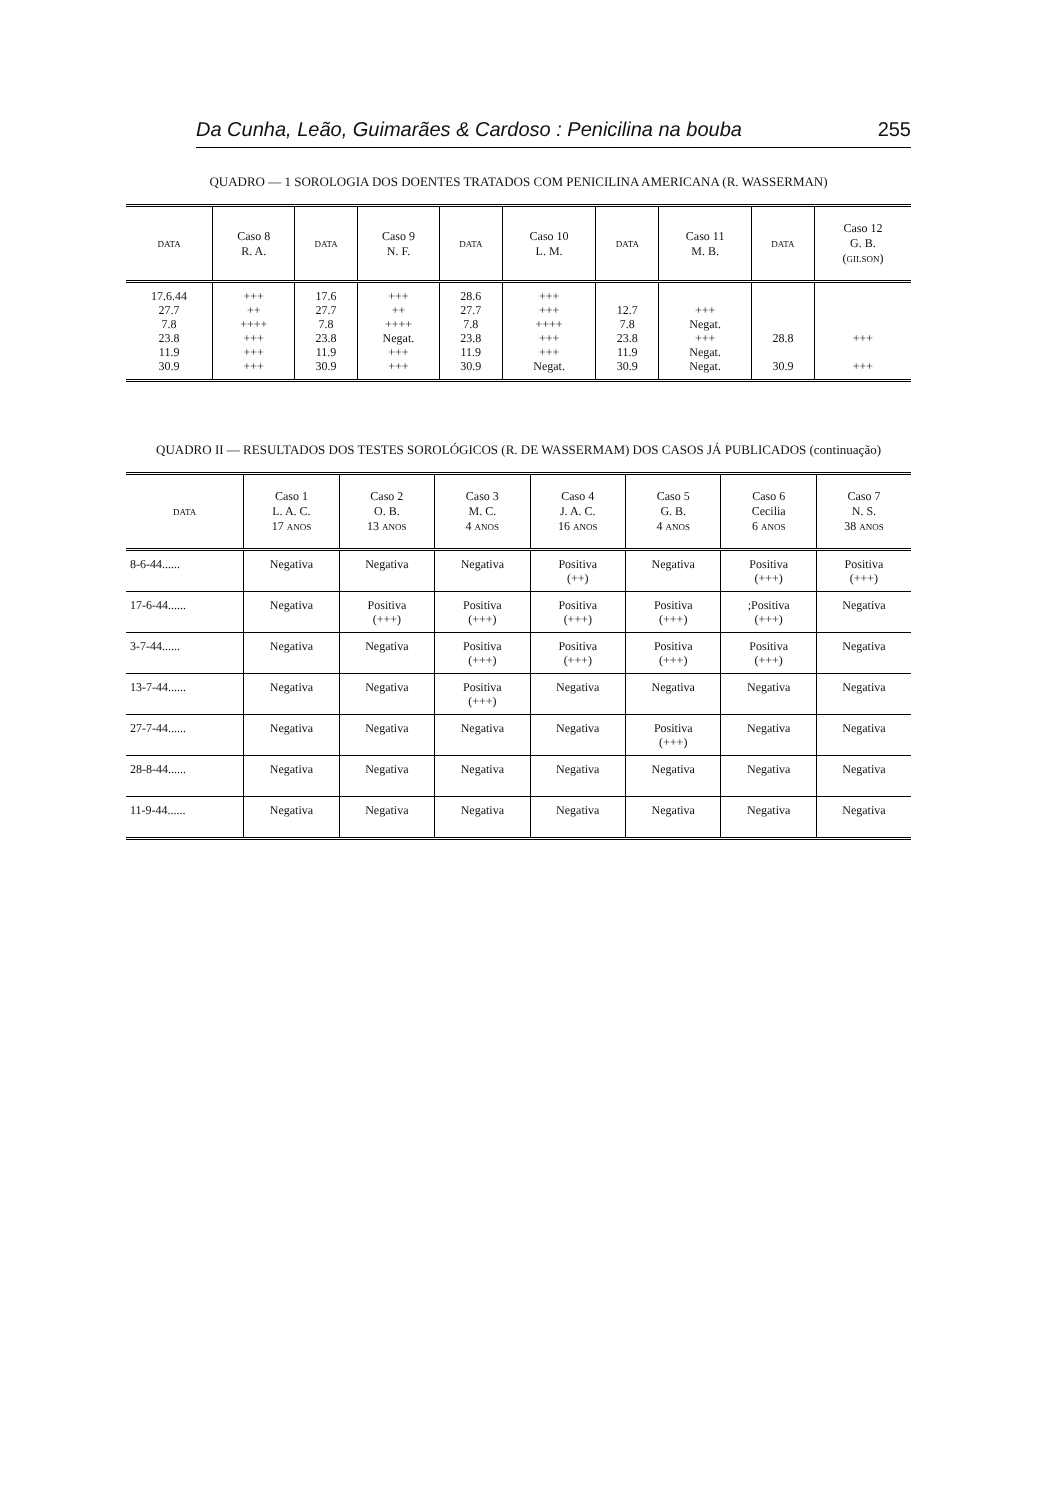Da Cunha, Leão, Guimarães & Cardoso : Penicilina na bouba 255
QUADRO — 1 SOROLOGIA DOS DOENTES TRATADOS COM PENICILINA AMERICANA (R. WASSERMAN)
| DATA | Caso 8 R. A. | DATA | Caso 9 N. F. | DATA | Caso 10 L. M. | DATA | Caso 11 M. B. | DATA | Caso 12 G. B. ( GILSON ) |
| --- | --- | --- | --- | --- | --- | --- | --- | --- | --- |
| 17.6.44 27.7 7.8 23.8 11.9 30.9 | +++ ++ ++++ +++ +++ +++ | 17.6 27.7 7.8 23.8 11.9 30.9 | +++ ++ ++++ Negat. +++ +++ | 28.6 27.7 7.8 23.8 11.9 30.9 | +++ +++ ++++ +++ +++ Negat. | 12.7 7.8 23.8 11.9 30.9 | +++ Negat. +++ Negat. Negat. | 28.8 30.9 | +++ +++ |
QUADRO II — RESULTADOS DOS TESTES SOROLÓGICOS (R. DE WASSERMAM) DOS CASOS JÁ PUBLICADOS (continuação)
| DATA | Caso 1 L. A. C. 17 ANOS | Caso 2 O. B. 13 ANOS | Caso 3 M. C. 4 ANOS | Caso 4 J. A. C. 16 ANOS | Caso 5 G. B. 4 ANOS | Caso 6 Cecilia 6 ANOS | Caso 7 N. S. 38 ANOS |
| --- | --- | --- | --- | --- | --- | --- | --- |
| 8-6-44...... | Negativa | Negativa | Negativa | Positiva (++) | Negativa | Positiva (+++) | Positiva (+++) |
| 17-6-44...... | Negativa | Positiva (+++) | Positiva (+++) | Positiva (+++) | Positiva (+++) | ;Positiva (+++) | Negativa |
| 3-7-44...... | Negativa | Negativa | Positiva (+++) | Positiva (+++) | Positiva (+++) | Positiva (+++) | Negativa |
| 13-7-44...... | Negativa | Negativa | Positiva (+++) | Negativa | Negativa | Negativa | Negativa |
| 27-7-44...... | Negativa | Negativa | Negativa | Negativa | Positiva (+++) | Negativa | Negativa |
| 28-8-44...... | Negativa | Negativa | Negativa | Negativa | Negativa | Negativa | Negativa |
| 11-9-44...... | Negativa | Negativa | Negativa | Negativa | Negativa | Negativa | Negativa |